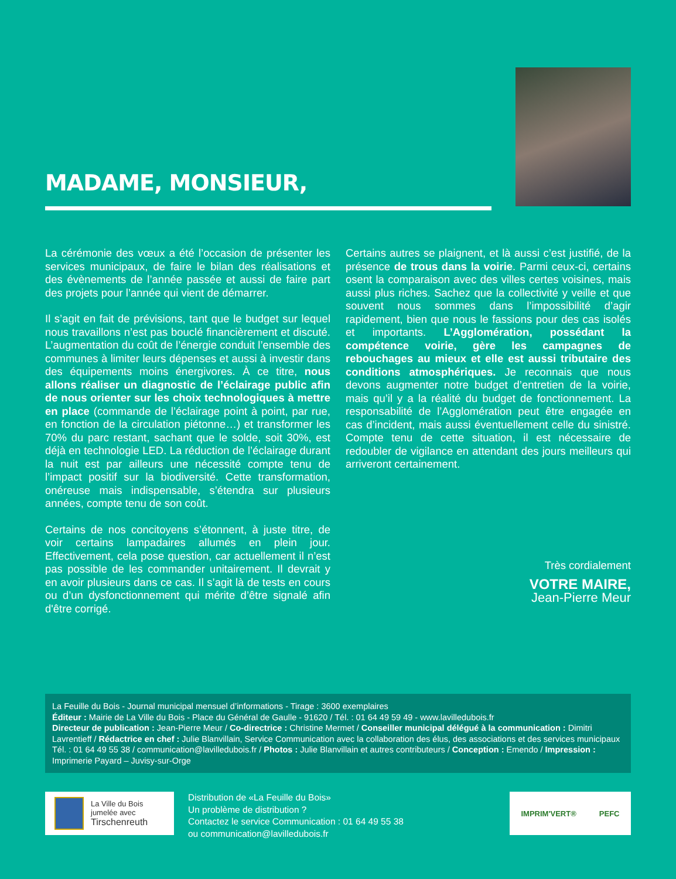MADAME, MONSIEUR,
La cérémonie des vœux a été l’occasion de présenter les services municipaux, de faire le bilan des réalisations et des évènements de l’année passée et aussi de faire part des projets pour l’année qui vient de démarrer.
Il s’agit en fait de prévisions, tant que le budget sur lequel nous travaillons n’est pas bouclé financièrement et discuté. L’augmentation du coût de l’énergie conduit l’ensemble des communes à limiter leurs dépenses et aussi à investir dans des équipements moins énergivores. À ce titre, nous allons réaliser un diagnostic de l’éclairage public afin de nous orienter sur les choix technologiques à mettre en place (commande de l’éclairage point à point, par rue, en fonction de la circulation piétonne…) et transformer les 70% du parc restant, sachant que le solde, soit 30%, est déjà en technologie LED. La réduction de l’éclairage durant la nuit est par ailleurs une nécessité compte tenu de l’impact positif sur la biodiversité. Cette transformation, onéreuse mais indispensable, s’étendra sur plusieurs années, compte tenu de son coût.
Certains de nos concitoyens s’étonnent, à juste titre, de voir certains lampadaires allumés en plein jour. Effectivement, cela pose question, car actuellement il n’est pas possible de les commander unitairement. Il devrait y en avoir plusieurs dans ce cas. Il s’agit là de tests en cours ou d’un dysfonctionnement qui mérite d’être signalé afin d'être corrigé.
Certains autres se plaignent, et là aussi c’est justifié, de la présence de trous dans la voirie. Parmi ceux-ci, certains osent la comparaison avec des villes certes voisines, mais aussi plus riches. Sachez que la collectivité y veille et que souvent nous sommes dans l’impossibilité d’agir rapidement, bien que nous le fassions pour des cas isolés et importants. L’Agglomération, possédant la compétence voirie, gère les campagnes de rebouchages au mieux et elle est aussi tributaire des conditions atmosphériques. Je reconnais que nous devons augmenter notre budget d’entretien de la voirie, mais qu’il y a la réalité du budget de fonctionnement. La responsabilité de l’Agglomération peut être engagée en cas d’incident, mais aussi éventuellement celle du sinistré. Compte tenu de cette situation, il est nécessaire de redoubler de vigilance en attendant des jours meilleurs qui arriveront certainement.
Très cordialement
VOTRE MAIRE,
Jean-Pierre Meur
La Feuille du Bois - Journal municipal mensuel d’informations - Tirage : 3600 exemplaires
Éditeur : Mairie de La Ville du Bois - Place du Général de Gaulle - 91620 / Tél. : 01 64 49 59 49 - www.lavilledubois.fr
Directeur de publication : Jean-Pierre Meur / Co-directrice : Christine Mermet / Conseiller municipal délégué à la communication : Dimitri Lavrentieff / Rédactrice en chef : Julie Blanvillain, Service Communication avec la collaboration des élus, des associations et des services municipaux Tél. : 01 64 49 55 38 / communication@lavilledubois.fr / Photos : Julie Blanvillain et autres contributeurs / Conception : Emendo / Impression : Imprimerie Payard – Juvisy-sur-Orge
La Ville du Bois
jumelée avec
Tirschenreuth
Distribution de «La Feuille du Bois»
Un problème de distribution ?
Contactez le service Communication : 01 64 49 55 38
ou communication@lavilledubois.fr
IMPRIM'VERT® PEFC